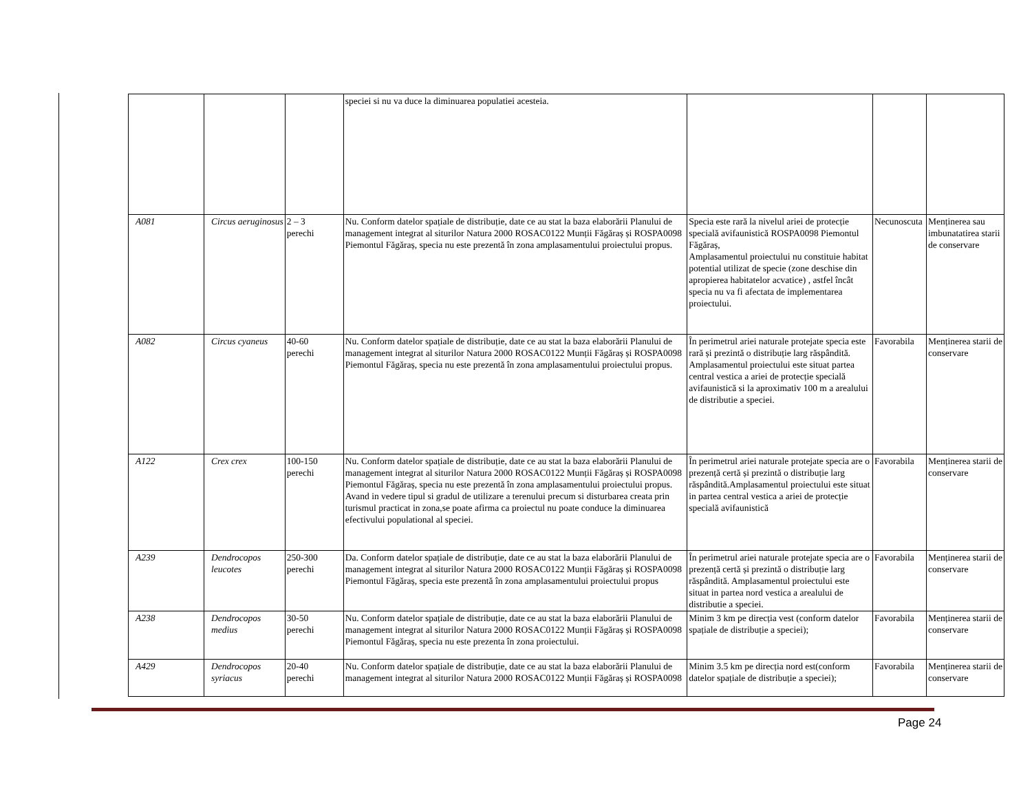| | | | speciei si nu va duce la diminuarea populatiei acesteia. | | | |
| A081 | Circus aeruginosus | 2 – 3 perechi | Nu. Conform datelor spațiale de distribuție, date ce au stat la baza elaborării Planului de management integrat al siturilor Natura 2000 ROSAC0122 Munții Făgăraș și ROSPA0098 Piemontul Făgăraș, specia nu este prezentă în zona amplasamentului proiectului propus. | Specia este rară la nivelul ariei de protecție specială avifaunistică ROSPA0098 Piemontul Făgăraș, Amplasamentul proiectului nu constituie habitat potential utilizat de specie (zone deschise din apropierea habitatelor acvatice) , astfel încât specia nu va fi afectata de implementarea proiectului. | Necunoscuta | Menținerea sau imbunatatirea starii de conservare |
| A082 | Circus cyaneus | 40-60 perechi | Nu. Conform datelor spațiale de distribuție, date ce au stat la baza elaborării Planului de management integrat al siturilor Natura 2000 ROSAC0122 Munții Făgăraș și ROSPA0098 Piemontul Făgăraș, specia nu este prezentă în zona amplasamentului proiectului propus. | În perimetrul ariei naturale protejate specia este rară și prezintă o distribuție larg răspândită. Amplasamentul proiectului este situat partea central vestica a ariei de protecție specială avifaunistică si la aproximativ 100 m a arealului de distributie a speciei. | Favorabila | Menținerea starii de conservare |
| A122 | Crex crex | 100-150 perechi | Nu. Conform datelor spațiale de distribuție, date ce au stat la baza elaborării Planului de management integrat al siturilor Natura 2000 ROSAC0122 Munții Făgăraș și ROSPA0098 Piemontul Făgăraș, specia nu este prezentă în zona amplasamentului proiectului propus. Avand in vedere tipul si gradul de utilizare a terenului precum si disturbarea creata prin turismul practicat in zona,se poate afirma ca proiectul nu poate conduce la diminuarea efectivului populational al speciei. | În perimetrul ariei naturale protejate specia are o prezență certă și prezintă o distribuție larg răspândită.Amplasamentul proiectului este situat in partea central vestica a ariei de protecție specială avifaunistică | Favorabila | Menținerea starii de conservare |
| A239 | Dendrocopos leucotes | 250-300 perechi | Da. Conform datelor spațiale de distribuție, date ce au stat la baza elaborării Planului de management integrat al siturilor Natura 2000 ROSAC0122 Munții Făgăraș și ROSPA0098 Piemontul Făgăraș, specia este prezentă în zona amplasamentului proiectului propus | În perimetrul ariei naturale protejate specia are o prezență certă și prezintă o distribuție larg răspândită. Amplasamentul proiectului este situat in partea nord vestica a arealului de distributie a speciei. | Favorabila | Menținerea starii de conservare |
| A238 | Dendrocopos medius | 30-50 perechi | Nu. Conform datelor spațiale de distribuție, date ce au stat la baza elaborării Planului de management integrat al siturilor Natura 2000 ROSAC0122 Munții Făgăraș și ROSPA0098 Piemontul Făgăraș, specia nu este prezenta în zona proiectului. | Minim 3 km pe direcția vest (conform datelor spațiale de distribuție a speciei); | Favorabila | Menținerea starii de conservare |
| A429 | Dendrocopos syriacus | 20-40 perechi | Nu. Conform datelor spațiale de distribuție, date ce au stat la baza elaborării Planului de management integrat al siturilor Natura 2000 ROSAC0122 Munții Făgăraș și ROSPA0098 | Minim 3.5 km pe direcția nord est(conform datelor spațiale de distribuție a speciei); | Favorabila | Menținerea starii de conservare |
Page 24